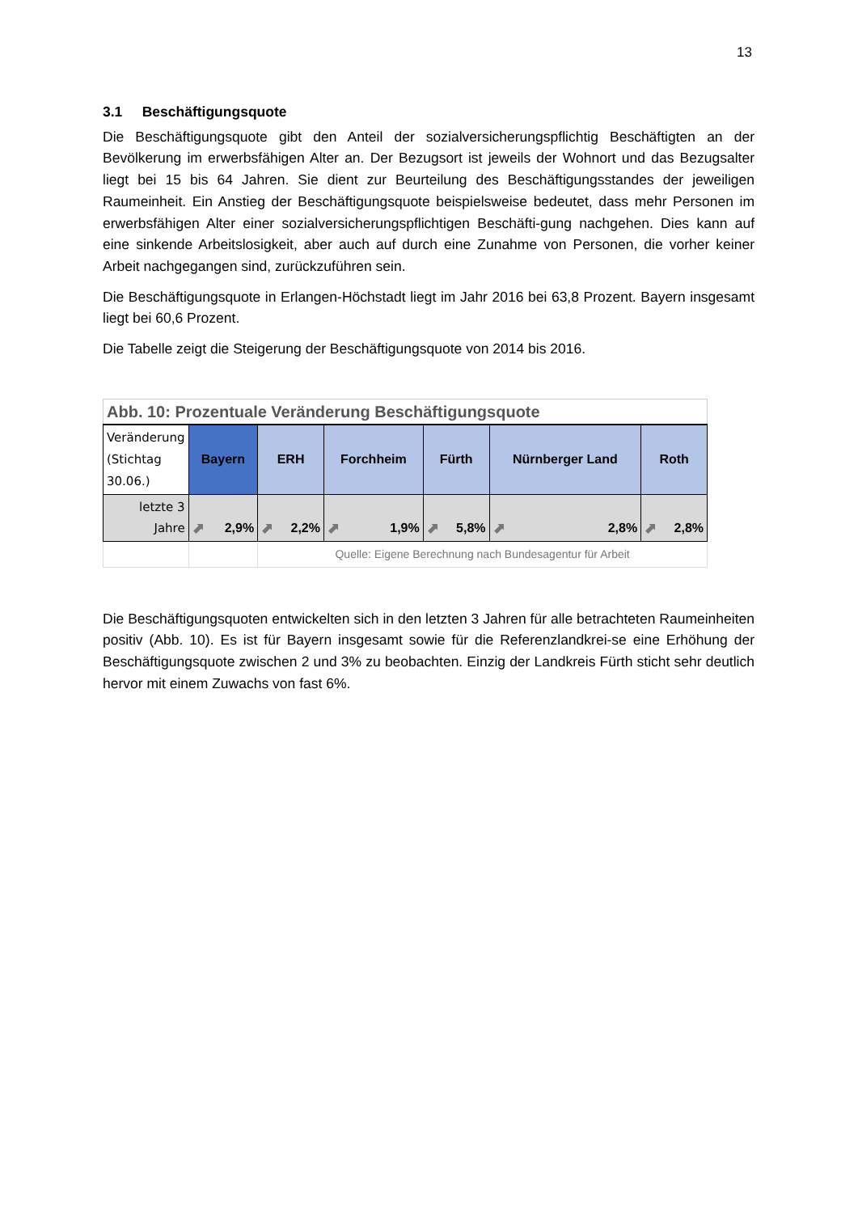13
3.1 Beschäftigungsquote
Die Beschäftigungsquote gibt den Anteil der sozialversicherungspflichtig Beschäftigten an der Bevölkerung im erwerbsfähigen Alter an. Der Bezugsort ist jeweils der Wohnort und das Bezugsalter liegt bei 15 bis 64 Jahren. Sie dient zur Beurteilung des Beschäftigungsstandes der jeweiligen Raumeinheit. Ein Anstieg der Beschäftigungsquote beispielsweise bedeutet, dass mehr Personen im erwerbsfähigen Alter einer sozialversicherungspflichtigen Beschäfti-gung nachgehen. Dies kann auf eine sinkende Arbeitslosigkeit, aber auch auf durch eine Zunahme von Personen, die vorher keiner Arbeit nachgegangen sind, zurückzuführen sein.
Die Beschäftigungsquote in Erlangen-Höchstadt liegt im Jahr 2016 bei 63,8 Prozent. Bayern insgesamt liegt bei 60,6 Prozent.
Die Tabelle zeigt die Steigerung der Beschäftigungsquote von 2014 bis 2016.
| Abb. 10: Prozentuale Veränderung Beschäftigungsquote | | | | | | |
| Veränderung (Stichtag 30.06.) | Bayern | ERH | Forchheim | Fürth | Nürnberger Land | Roth |
| letzte 3 Jahre | ⬈ 2,9% | ⬈ 2,2% | ⬈ 1,9% | ⬈ 5,8% | ⬈ 2,8% | ⬈ 2,8% |
| | | Quelle: Eigene Berechnung nach Bundesagentur für Arbeit | | | | |
Die Beschäftigungsquoten entwickelten sich in den letzten 3 Jahren für alle betrachteten Raumeinheiten positiv (Abb. 10). Es ist für Bayern insgesamt sowie für die Referenzlandkrei-se eine Erhöhung der Beschäftigungsquote zwischen 2 und 3% zu beobachten. Einzig der Landkreis Fürth sticht sehr deutlich hervor mit einem Zuwachs von fast 6%.